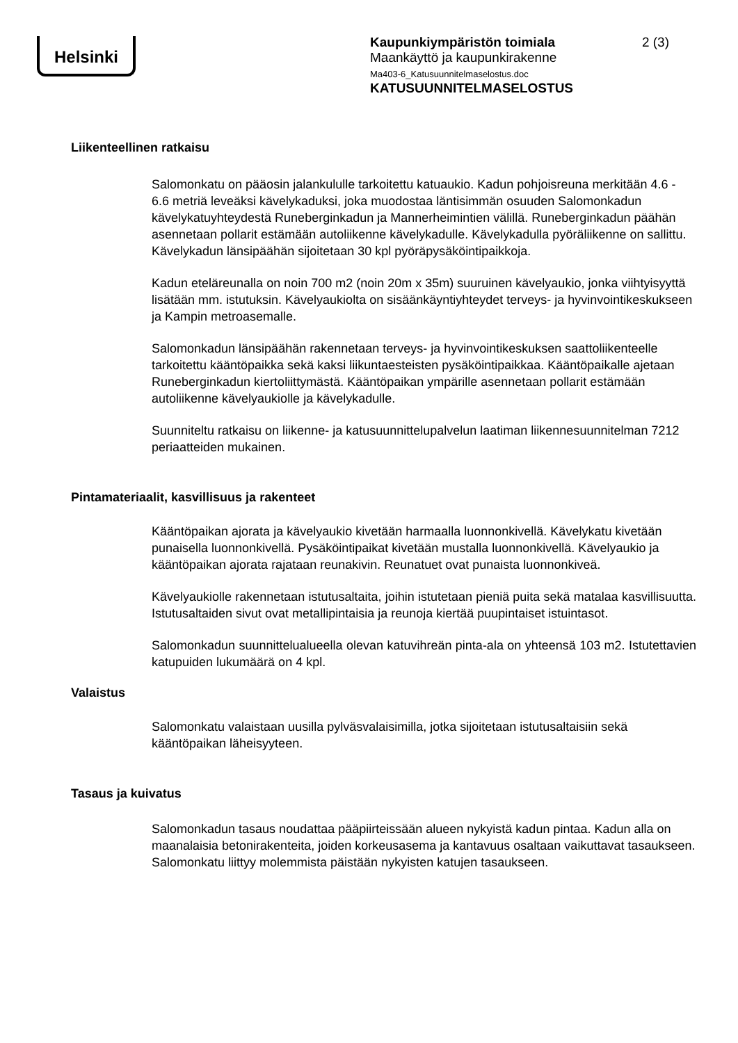Helsinki
Kaupunkiympäristön toimiala
Maankäyttö ja kaupunkirakenne
Ma403-6_Katusuunnitelmaselostus.doc
KATUSUUNNITELMASELOSTUS
2 (3)
Liikenteellinen ratkaisu
Salomonkatu on pääosin jalankululle tarkoitettu katuaukio. Kadun pohjoisreuna merkitään 4.6 - 6.6 metriä leveäksi kävelykaduksi, joka muodostaa läntisimmän osuuden Salomonkadun kävelykatuyhteydestä Runeberginkadun ja Mannerheimintien välillä. Runeberginkadun päähän asennetaan pollarit estämään autoliikenne kävelykadulle. Kävelykadulla pyöräliikenne on sallittu. Kävelykadun länsipäähän sijoitetaan 30 kpl pyöräpysäköintipaikkoja.
Kadun eteläreunalla on noin 700 m2 (noin 20m x 35m) suuruinen kävelyaukio, jonka viihtyisyyttä lisätään mm. istutuksin. Kävelyaukiolta on sisäänkäyntiyhteydet terveys- ja hyvinvointikeskukseen ja Kampin metroasemalle.
Salomonkadun länsipäähän rakennetaan terveys- ja hyvinvointikeskuksen saattoliikenteelle tarkoitettu kääntöpaikka sekä kaksi liikuntaesteisten pysäköintipaikkaa. Kääntöpaikalle ajetaan Runeberginkadun kiertoliittymästä. Kääntöpaikan ympärille asennetaan pollarit estämään autoliikenne kävelyaukiolle ja kävelykadulle.
Suunniteltu ratkaisu on liikenne- ja katusuunnittelupalvelun laatiman liikennesuunnitelman 7212 periaatteiden mukainen.
Pintamateriaalit, kasvillisuus ja rakenteet
Kääntöpaikan ajorata ja kävelyaukio kivetään harmaalla luonnonkivellä. Kävelykatu kivetään punaisella luonnonkivellä. Pysäköintipaikat kivetään mustalla luonnonkivellä. Kävelyaukio ja kääntöpaikan ajorata rajataan reunakivin. Reunatuet ovat punaista luonnonkiveä.
Kävelyaukiolle rakennetaan istutusaltaita, joihin istutetaan pieniä puita sekä matalaa kasvillisuutta. Istutusaltaiden sivut ovat metallipintaisia ja reunoja kiertää puupintaiset istuintasot.
Salomonkadun suunnittelualueella olevan katuvihreän pinta-ala on yhteensä 103 m2. Istutettavien katupuiden lukumäärä on 4 kpl.
Valaistus
Salomonkatu valaistaan uusilla pylväsvalaisimilla, jotka sijoitetaan istutusaltaisiin sekä kääntöpaikan läheisyyteen.
Tasaus ja kuivatus
Salomonkadun tasaus noudattaa pääpiirteissään alueen nykyistä kadun pintaa. Kadun alla on maanalaisia betonirakenteita, joiden korkeusasema ja kantavuus osaltaan vaikuttavat tasaukseen. Salomonkatu liittyy molemmista päistään nykyisten katujen tasaukseen.